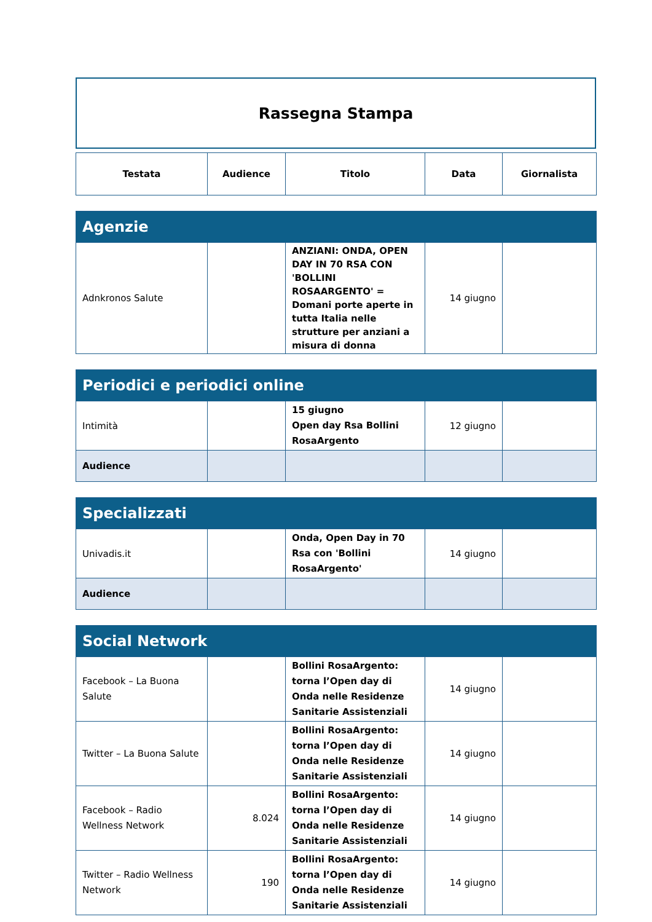Rassegna Stampa
| Testata | Audience | Titolo | Data | Giornalista |
| --- | --- | --- | --- | --- |
| Agenzie | | | | |
| Adnkronos Salute | | ANZIANI: ONDA, OPEN DAY IN 70 RSA CON 'BOLLINI ROSAARGENTO' = Domani porte aperte in tutta Italia nelle strutture per anziani a misura di donna | 14 giugno | |
| Periodici e periodici online | | | | |
| Intimità | | 15 giugno Open day Rsa Bollini RosaArgento | 12 giugno | |
| Audience | | | | |
| Specializzati | | | | |
| Univadis.it | | Onda, Open Day in 70 Rsa con 'Bollini RosaArgento' | 14 giugno | |
| Audience | | | | |
| Social Network | | | | |
| Facebook – La Buona Salute | | Bollini RosaArgento: torna l’Open day di Onda nelle Residenze Sanitarie Assistenziali | 14 giugno | |
| Twitter – La Buona Salute | | Bollini RosaArgento: torna l’Open day di Onda nelle Residenze Sanitarie Assistenziali | 14 giugno | |
| Facebook – Radio Wellness Network | 8.024 | Bollini RosaArgento: torna l’Open day di Onda nelle Residenze Sanitarie Assistenziali | 14 giugno | |
| Twitter – Radio Wellness Network | 190 | Bollini RosaArgento: torna l’Open day di Onda nelle Residenze Sanitarie Assistenziali | 14 giugno | |